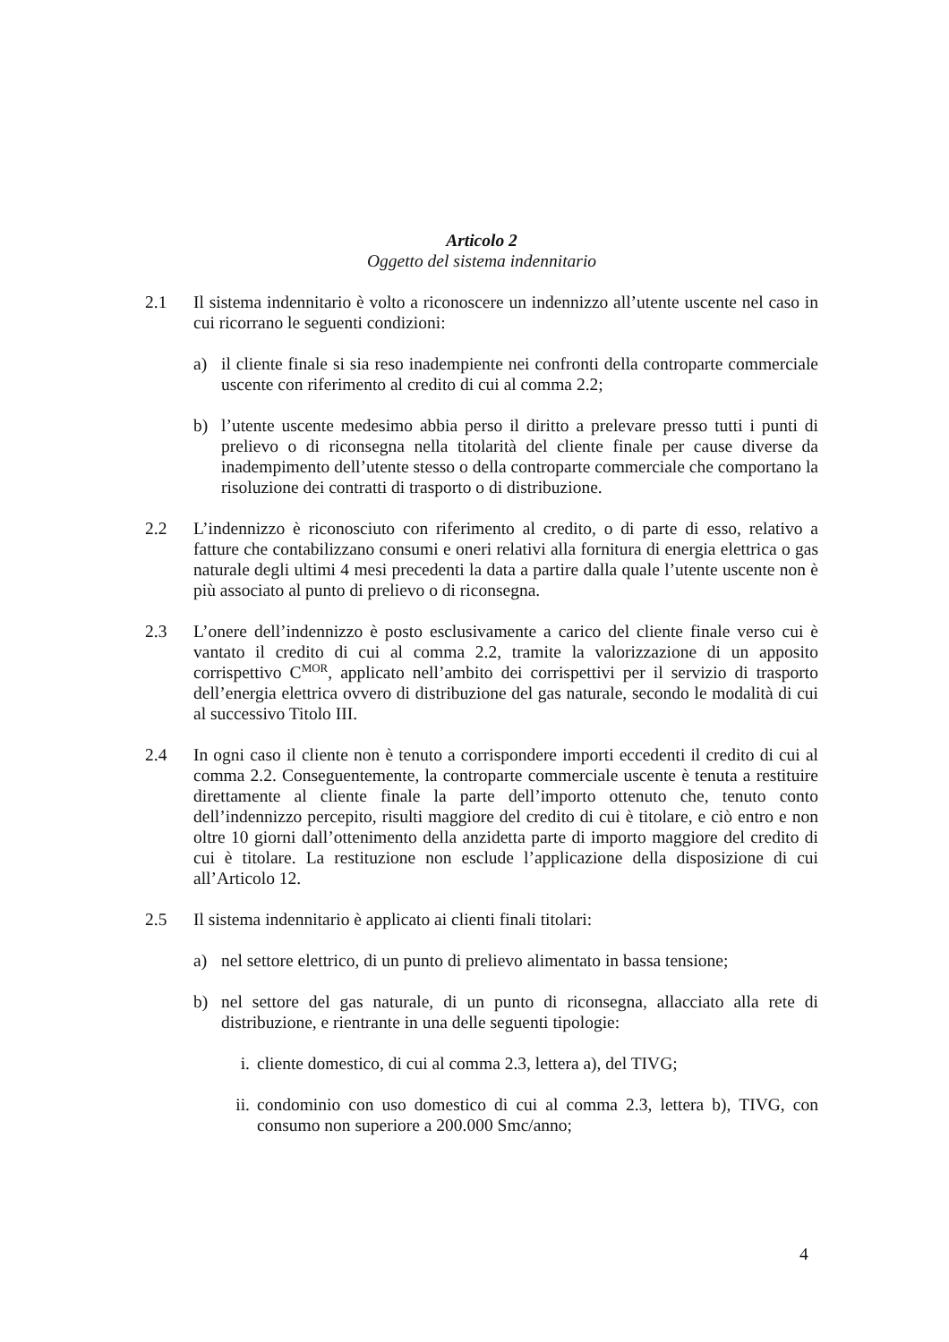Articolo 2
Oggetto del sistema indennitario
2.1 Il sistema indennitario è volto a riconoscere un indennizzo all’utente uscente nel caso in cui ricorrano le seguenti condizioni:
a) il cliente finale si sia reso inadempiente nei confronti della controparte commerciale uscente con riferimento al credito di cui al comma 2.2;
b) l’utente uscente medesimo abbia perso il diritto a prelevare presso tutti i punti di prelievo o di riconsegna nella titolarità del cliente finale per cause diverse da inadempimento dell’utente stesso o della controparte commerciale che comportano la risoluzione dei contratti di trasporto o di distribuzione.
2.2 L’indennizzo è riconosciuto con riferimento al credito, o di parte di esso, relativo a fatture che contabilizzano consumi e oneri relativi alla fornitura di energia elettrica o gas naturale degli ultimi 4 mesi precedenti la data a partire dalla quale l’utente uscente non è più associato al punto di prelievo o di riconsegna.
2.3 L’onere dell’indennizzo è posto esclusivamente a carico del cliente finale verso cui è vantato il credito di cui al comma 2.2, tramite la valorizzazione di un apposito corrispettivo C<sup>MOR</sup>, applicato nell’ambito dei corrispettivi per il servizio di trasporto dell’energia elettrica ovvero di distribuzione del gas naturale, secondo le modalità di cui al successivo Titolo III.
2.4 In ogni caso il cliente non è tenuto a corrispondere importi eccedenti il credito di cui al comma 2.2. Conseguentemente, la controparte commerciale uscente è tenuta a restituire direttamente al cliente finale la parte dell’importo ottenuto che, tenuto conto dell’indennizzo percepito, risulti maggiore del credito di cui è titolare, e ciò entro e non oltre 10 giorni dall’ottenimento della anzidetta parte di importo maggiore del credito di cui è titolare. La restituzione non esclude l’applicazione della disposizione di cui all’Articolo 12.
2.5 Il sistema indennitario è applicato ai clienti finali titolari:
a) nel settore elettrico, di un punto di prelievo alimentato in bassa tensione;
b) nel settore del gas naturale, di un punto di riconsegna, allacciato alla rete di distribuzione, e rientrante in una delle seguenti tipologie:
i. cliente domestico, di cui al comma 2.3, lettera a), del TIVG;
ii.
condominio con uso domestico di cui al comma 2.3, lettera b), TIVG, con consumo non superiore a 200.000 Smc/anno;
4